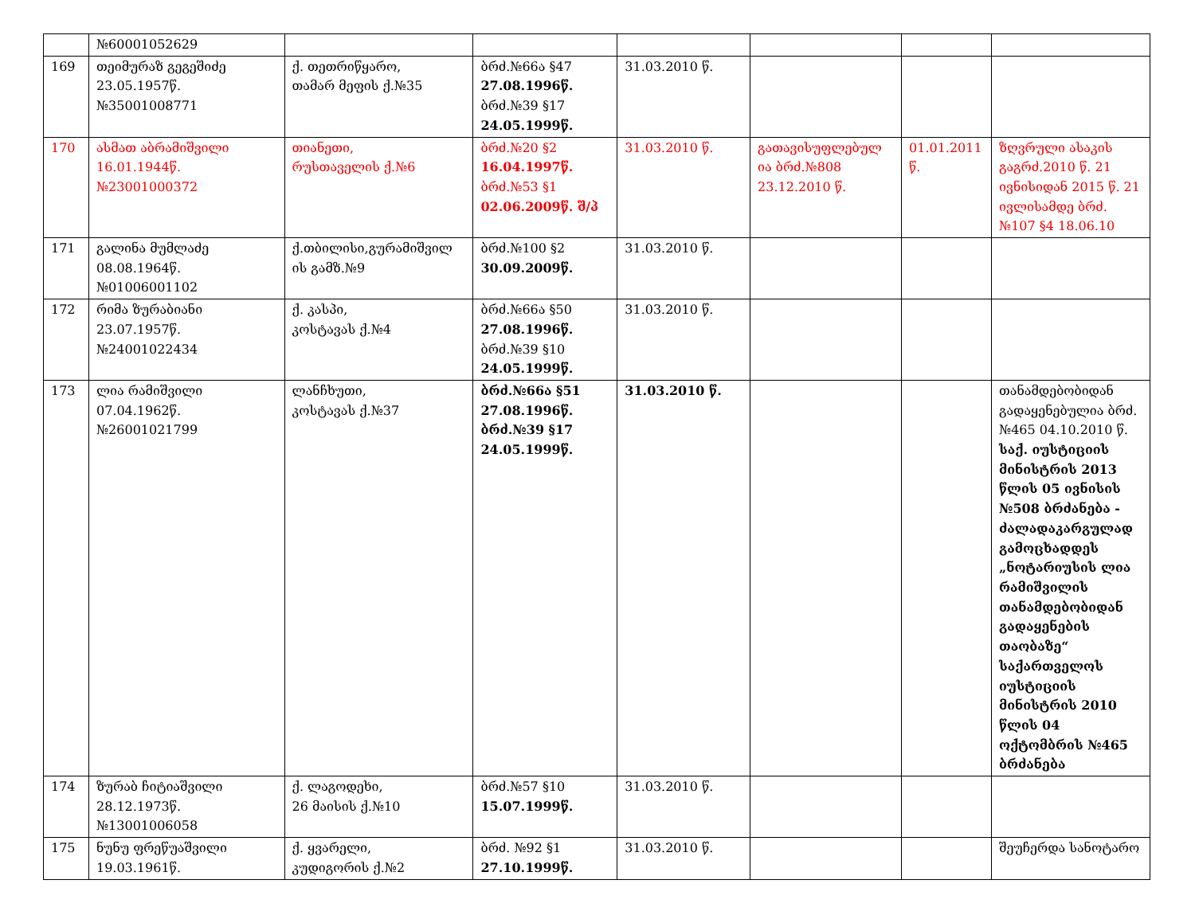| | №60001052629 | | | | | | |
| 169 | თეიმურაზ გეგეშიძე 23.05.1957წ. №35001008771 | ქ. თეთრიწყარო, თამარ მეფის ქ.№35 | ბრძ.№66ა §47 27.08.1996წ. ბრძ.№39 §17 24.05.1999წ. | 31.03.2010 წ. | | | |
| 170 | ასმათ აბრამიშვილი 16.01.1944წ. №23001000372 | თიანეთი, რუსთაველის ქ.№6 | ბრძ.№20 §2 16.04.1997წ. ბრძ.№53 §1 02.06.2009წ. შ/პ | 31.03.2010 წ. | გათავისუფლებულ ია ბრძ.№808 23.12.2010 წ. | 01.01.2011 წ. | ზღვრული ასაკის გაგრძ.2010 წ. 21 ივნისიდან 2015 წ. 21 ივლისამდე ბრძ.№107 §4 18.06.10 |
| 171 | გალინა მუმლაძე 08.08.1964წ. №01006001102 | ქ.თბილისი,გურამიშვილ ის გამზ.№9 | ბრძ.№100 §2 30.09.2009წ. | 31.03.2010 წ. | | | |
| 172 | რიმა ზურაბიანი 23.07.1957წ. №24001022434 | ქ. კასპი, კოსტავას ქ.№4 | ბრძ.№66ა §50 27.08.1996წ. ბრძ.№39 §10 24.05.1999წ. | 31.03.2010 წ. | | | |
| 173 | ლია რამიშვილი 07.04.1962წ. №26001021799 | ლანჩხუთი, კოსტავას ქ.№37 | ბრძ.№66ა §51 27.08.1996წ. ბრძ.№39 §17 24.05.1999წ. | 31.03.2010 წ. | | | თანამდებობიდან გადაყენებულია ბრძ.№465 04.10.2010 წ. საქ. იუსტიციის მინისტრის 2013 წლის 05 ივნისის №508 ბრძანება - ძალადაკარგულად გამოცხადდეს „ნოტარიუსის ლია რამიშვილის თანამდებობიდან გადაყენების თაობაზე“ საქართველოს იუსტიციის მინისტრის 2010 წლის 04 ოქტომბრის №465 ბრძანება |
| 174 | ზურაბ ჩიტიაშვილი 28.12.1973წ. №13001006058 | ქ. ლაგოდეხი, 26 მაისის ქ.№10 | ბრძ.№57 §10 15.07.1999წ. | 31.03.2010 წ. | | | |
| 175 | ნუნუ ფრეწუაშვილი 19.03.1961წ. | ქ. ყვარელი, კუდიგორის ქ.№2 | ბრძ. №92 §1 27.10.1999წ. | 31.03.2010 წ. | | | შეუჩერდა სანოტარო |